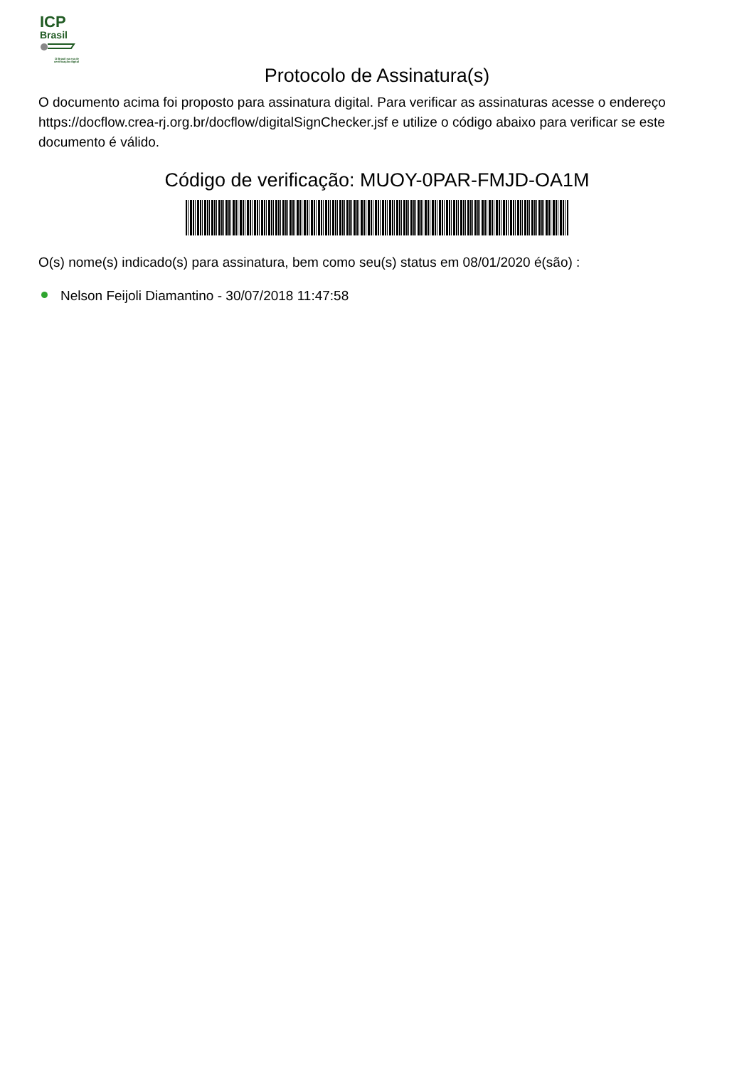ICP
Brasil
O Brasil na era de certificação digital
Protocolo de Assinatura(s)
O documento acima foi proposto para assinatura digital. Para verificar as assinaturas acesse o endereço https://docflow.crea-rj.org.br/docflow/digitalSignChecker.jsf e utilize o código abaixo para verificar se este documento é válido.
Código de verificação: MUOY-0PAR-FMJD-OA1M
O(s) nome(s) indicado(s) para assinatura, bem como seu(s) status em 08/01/2020 é(são) :
Nelson Feijoli Diamantino - 30/07/2018 11:47:58